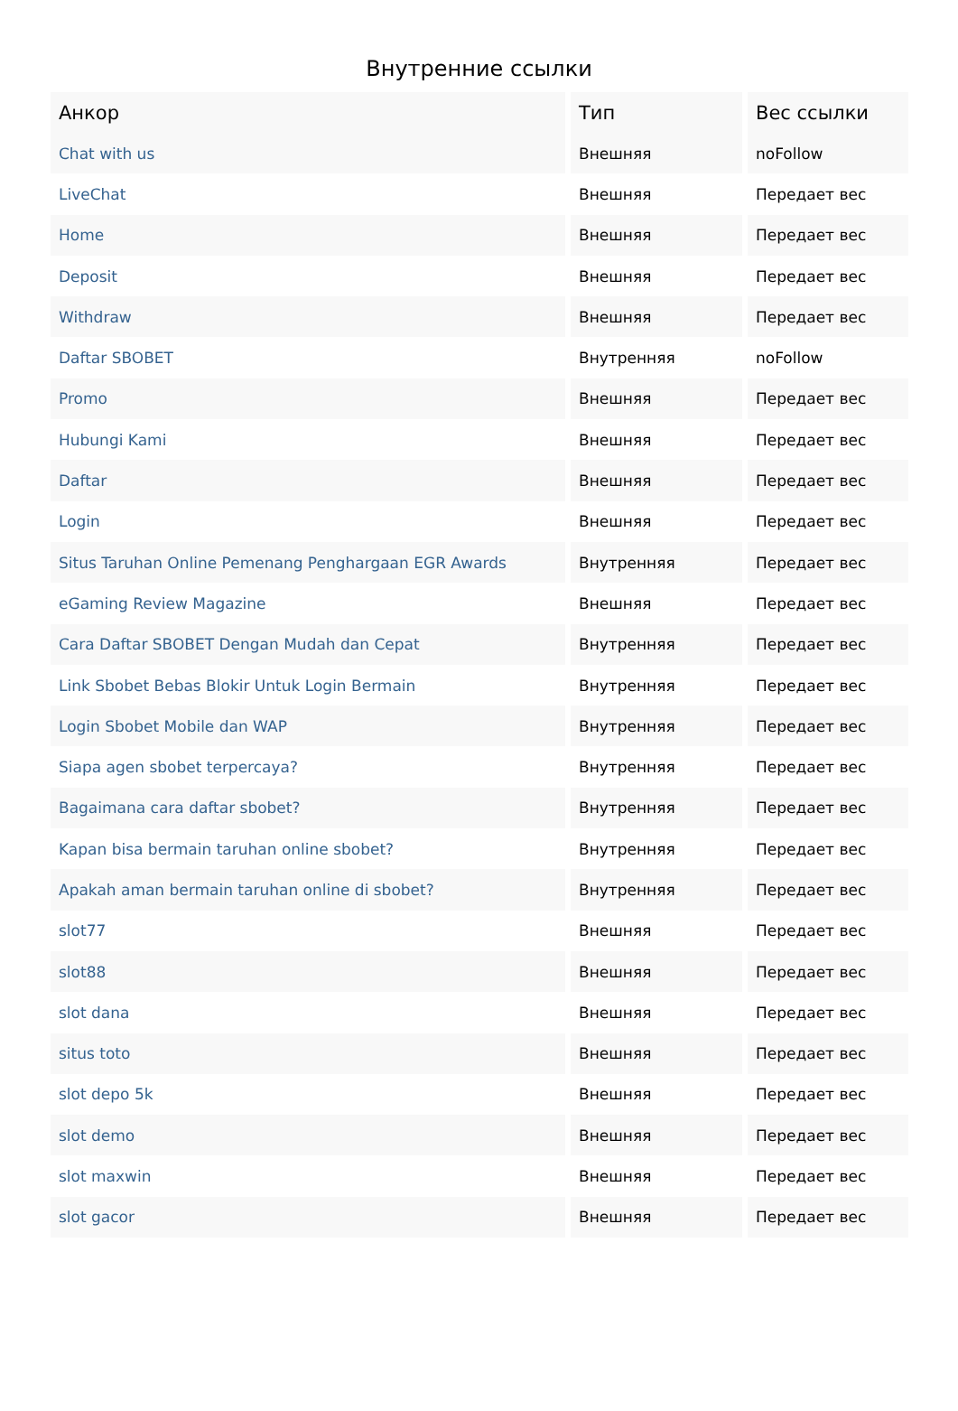Внутренние ссылки
| Анкор | Тип | Вес ссылки |
| --- | --- | --- |
| Chat with us | Внешняя | noFollow |
| LiveChat | Внешняя | Передает вес |
| Home | Внешняя | Передает вес |
| Deposit | Внешняя | Передает вес |
| Withdraw | Внешняя | Передает вес |
| Daftar SBOBET | Внутренняя | noFollow |
| Promo | Внешняя | Передает вес |
| Hubungi Kami | Внешняя | Передает вес |
| Daftar | Внешняя | Передает вес |
| Login | Внешняя | Передает вес |
| Situs Taruhan Online Pemenang Penghargaan EGR Awards | Внутренняя | Передает вес |
| eGaming Review Magazine | Внешняя | Передает вес |
| Cara Daftar SBOBET Dengan Mudah dan Cepat | Внутренняя | Передает вес |
| Link Sbobet Bebas Blokir Untuk Login Bermain | Внутренняя | Передает вес |
| Login Sbobet Mobile dan WAP | Внутренняя | Передает вес |
| Siapa agen sbobet terpercaya? | Внутренняя | Передает вес |
| Bagaimana cara daftar sbobet? | Внутренняя | Передает вес |
| Kapan bisa bermain taruhan online sbobet? | Внутренняя | Передает вес |
| Apakah aman bermain taruhan online di sbobet? | Внутренняя | Передает вес |
| slot77 | Внешняя | Передает вес |
| slot88 | Внешняя | Передает вес |
| slot dana | Внешняя | Передает вес |
| situs toto | Внешняя | Передает вес |
| slot depo 5k | Внешняя | Передает вес |
| slot demo | Внешняя | Передает вес |
| slot maxwin | Внешняя | Передает вес |
| slot gacor | Внешняя | Передает вес |